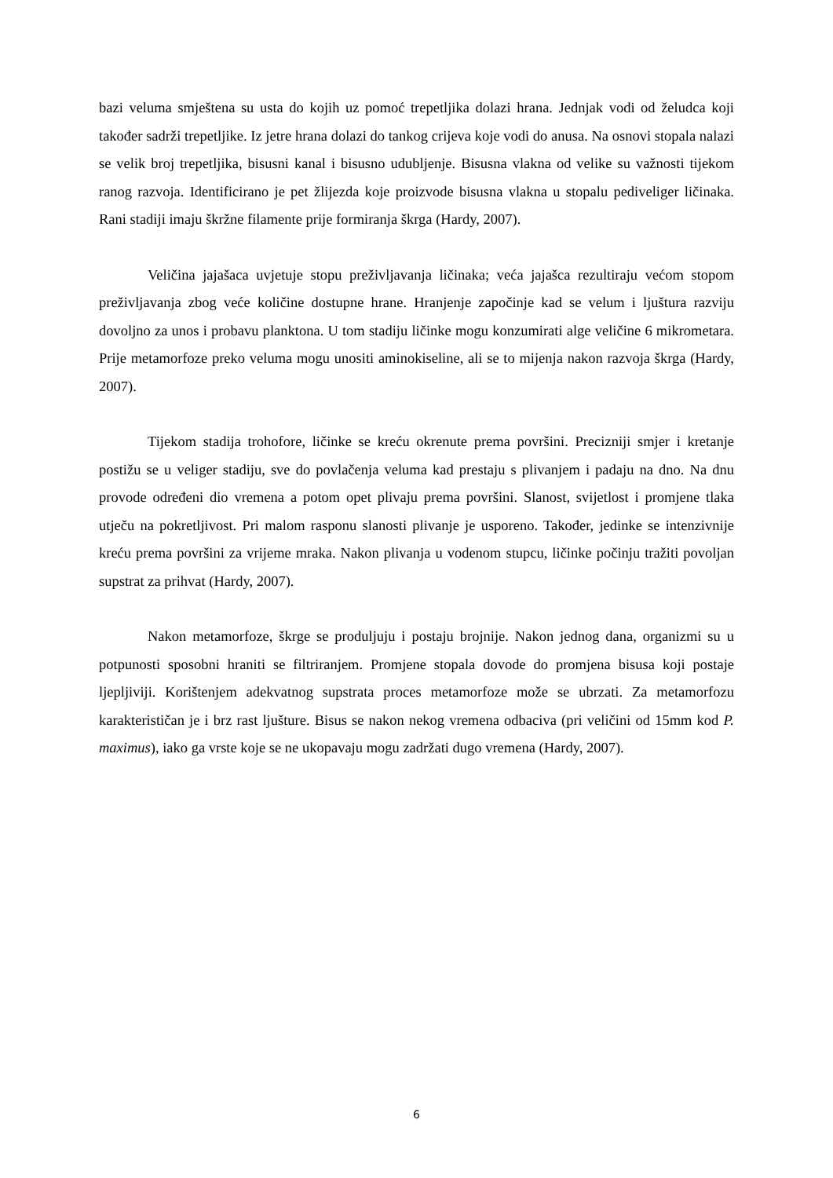bazi veluma smještena su usta do kojih uz pomoć trepetljika dolazi hrana. Jednjak vodi od želudca koji također sadrži trepetljike. Iz jetre hrana dolazi do tankog crijeva koje vodi do anusa. Na osnovi stopala nalazi se velik broj trepetljika, bisusni kanal i bisusno udubljenje. Bisusna vlakna od velike su važnosti tijekom ranog razvoja. Identificirano je pet žlijezda koje proizvode bisusna vlakna u stopalu pediveliger ličinaka. Rani stadiji imaju škržne filamente prije formiranja škrga (Hardy, 2007).
Veličina jajašaca uvjetuje stopu preživljavanja ličinaka; veća jajašca rezultiraju većom stopom preživljavanja zbog veće količine dostupne hrane. Hranjenje započinje kad se velum i ljuštura razviju dovoljno za unos i probavu planktona. U tom stadiju ličinke mogu konzumirati alge veličine 6 mikrometara. Prije metamorfoze preko veluma mogu unositi aminokiseline, ali se to mijenja nakon razvoja škrga (Hardy, 2007).
Tijekom stadija trohofore, ličinke se kreću okrenute prema površini. Precizniji smjer i kretanje postižu se u veliger stadiju, sve do povlačenja veluma kad prestaju s plivanjem i padaju na dno. Na dnu provode određeni dio vremena a potom opet plivaju prema površini. Slanost, svijetlost i promjene tlaka utječu na pokretljivost. Pri malom rasponu slanosti plivanje je usporeno. Također, jedinke se intenzivnije kreću prema površini za vrijeme mraka. Nakon plivanja u vodenom stupcu, ličinke počinju tražiti povoljan supstrat za prihvat (Hardy, 2007).
Nakon metamorfoze, škrge se produljuju i postaju brojnije. Nakon jednog dana, organizmi su u potpunosti sposobni hraniti se filtriranjem. Promjene stopala dovode do promjena bisusa koji postaje ljepljiviji. Korištenjem adekvatnog supstrata proces metamorfoze može se ubrzati. Za metamorfozu karakterističan je i brz rast ljušture. Bisus se nakon nekog vremena odbaciva (pri veličini od 15mm kod P. maximus), iako ga vrste koje se ne ukopavaju mogu zadržati dugo vremena (Hardy, 2007).
6